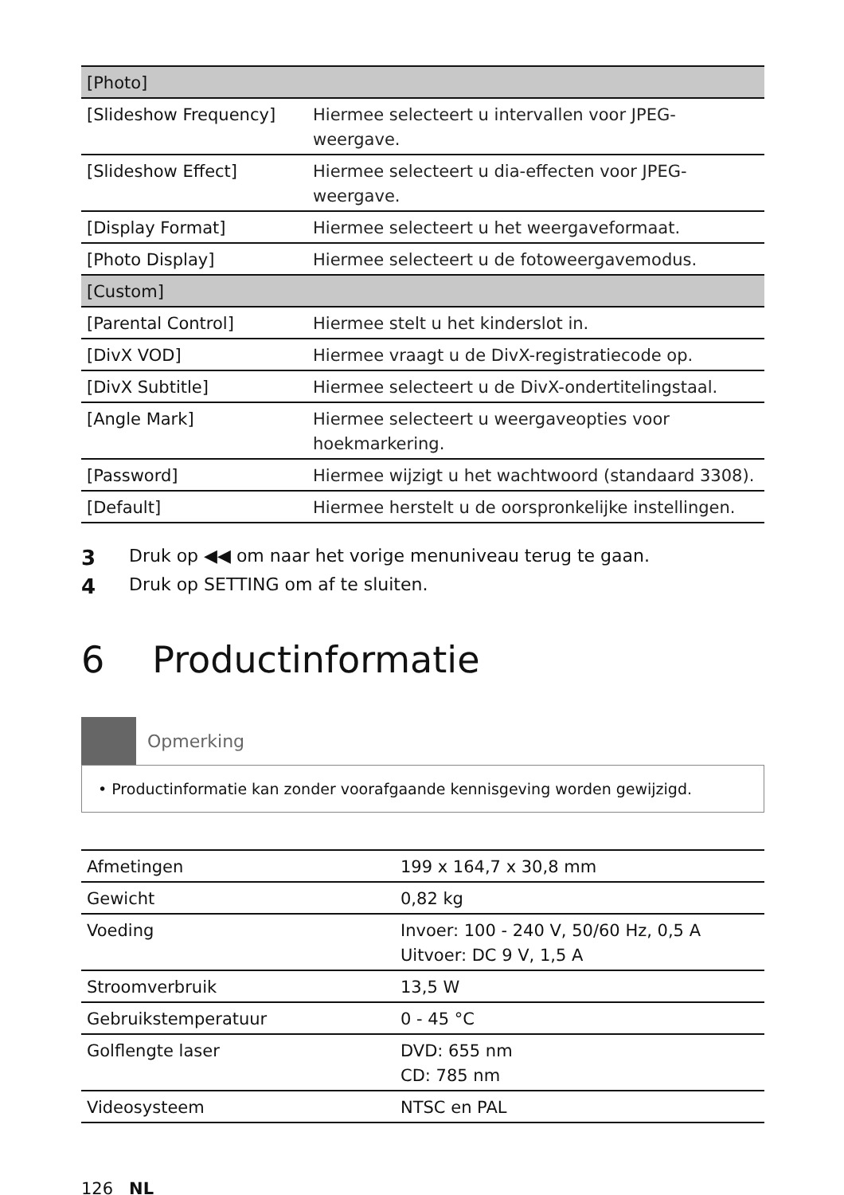| [Photo] | |
| [Slideshow Frequency] | Hiermee selecteert u intervallen voor JPEG-weergave. |
| [Slideshow Effect] | Hiermee selecteert u dia-effecten voor JPEG-weergave. |
| [Display Format] | Hiermee selecteert u het weergaveformaat. |
| [Photo Display] | Hiermee selecteert u de fotoweergavemodus. |
| [Custom] | |
| [Parental Control] | Hiermee stelt u het kinderslot in. |
| [DivX VOD] | Hiermee vraagt u de DivX-registratiecode op. |
| [DivX Subtitle] | Hiermee selecteert u de DivX-ondertitelingstaal. |
| [Angle Mark] | Hiermee selecteert u weergaveopties voor hoekmarkering. |
| [Password] | Hiermee wijzigt u het wachtwoord (standaard 3308). |
| [Default] | Hiermee herstelt u de oorspronkelijke instellingen. |
3 Druk op ◀◀ om naar het vorige menuniveau terug te gaan.
4 Druk op SETTING om af te sluiten.
6 Productinformatie
Opmerking
• Productinformatie kan zonder voorafgaande kennisgeving worden gewijzigd.
| Afmetingen | 199 x 164,7 x 30,8 mm |
| Gewicht | 0,82 kg |
| Voeding | Invoer: 100 - 240 V, 50/60 Hz, 0,5 A Uitvoer: DC 9 V, 1,5 A |
| Stroomverbruik | 13,5 W |
| Gebruikstemperatuur | 0 - 45 °C |
| Golflengte laser | DVD: 655 nm CD: 785 nm |
| Videosysteem | NTSC en PAL |
126 NL